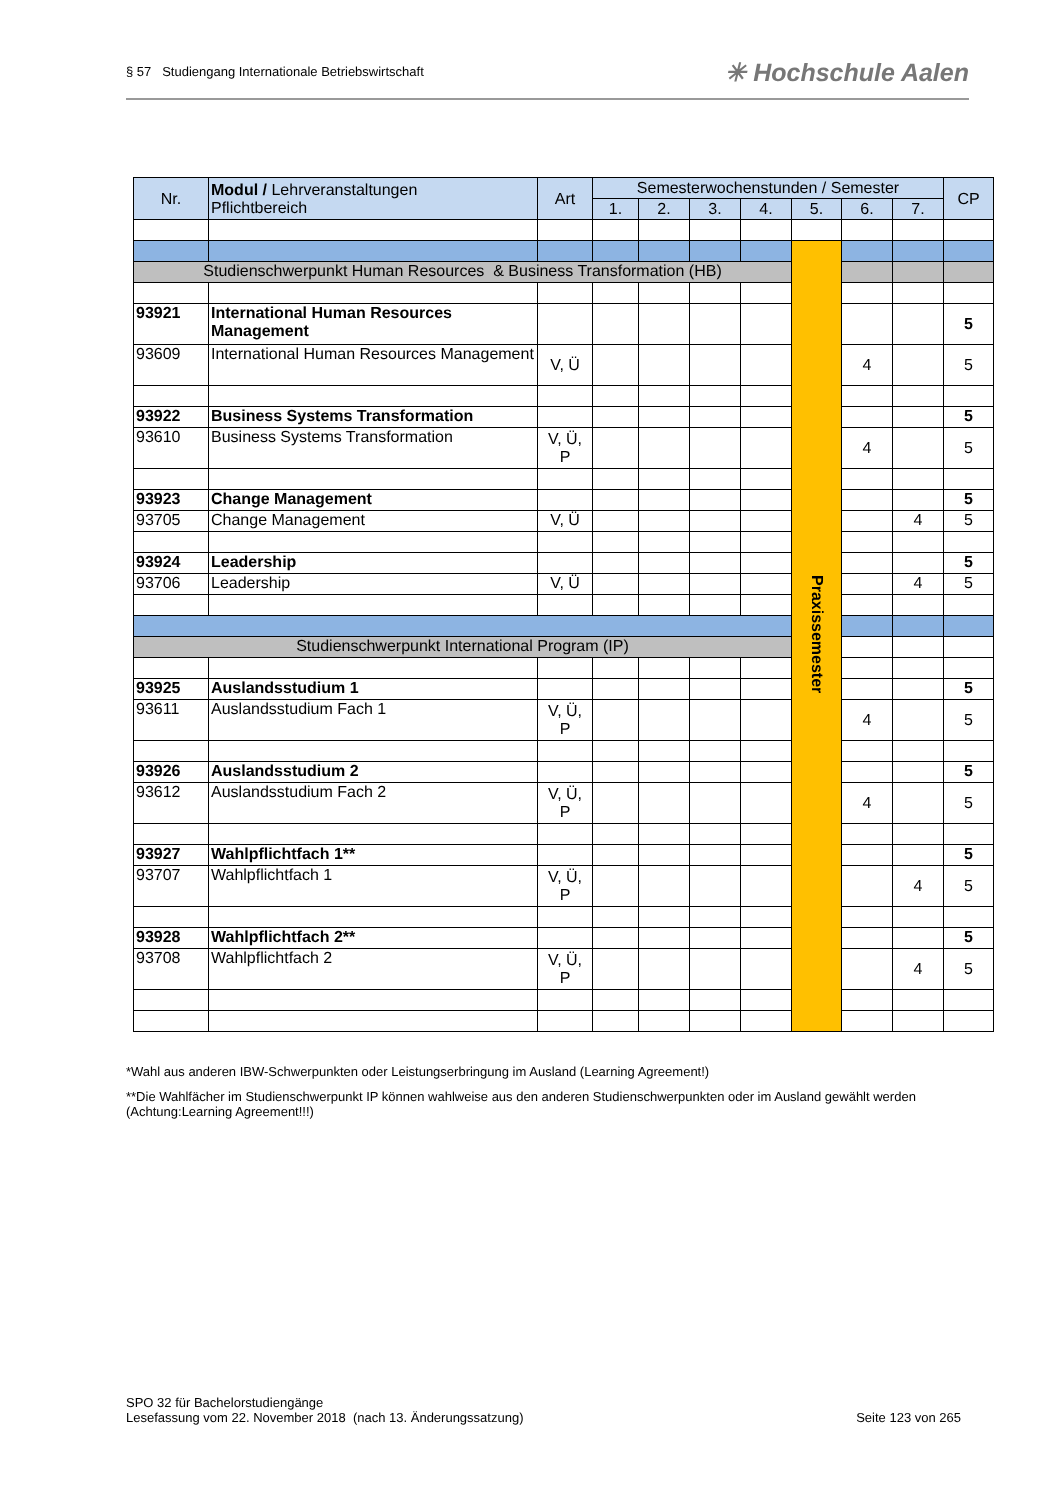§ 57 Studiengang Internationale Betriebswirtschaft
✳ Hochschule Aalen
| Nr. | Modul / Lehrveranstaltungen Pflichtbereich | Art | Semesterwochenstunden / Semester | | | | | | | CP |
| --- | --- | --- | --- | --- | --- | --- | --- | --- | --- | --- |
| | | | 1. | 2. | 3. | 4. | 5. | 6. | 7. | |
| | | | | | | | Praxissemester | | | |
| Studienschwerpunkt Human Resources & Business Transformation (HB) | | | | | | | | | | |
| 93921 | International Human Resources Management | | | | | | | | | 5 |
| 93609 | International Human Resources Management | V, Ü | | | | | | 4 | | 5 |
| 93922 | Business Systems Transformation | | | | | | | | | 5 |
| 93610 | Business Systems Transformation | V, Ü, P | | | | | | 4 | | 5 |
| 93923 | Change Management | | | | | | | | | 5 |
| 93705 | Change Management | V, Ü | | | | | | | 4 | 5 |
| 93924 | Leadership | | | | | | | | | 5 |
| 93706 | Leadership | V, Ü | | | | | | | 4 | 5 |
| Studienschwerpunkt International Program (IP) | | | | | | | | | | |
| 93925 | Auslandsstudium 1 | | | | | | | | | 5 |
| 93611 | Auslandsstudium Fach 1 | V, Ü, P | | | | | | 4 | | 5 |
| 93926 | Auslandsstudium 2 | | | | | | | | | 5 |
| 93612 | Auslandsstudium Fach 2 | V, Ü, P | | | | | | 4 | | 5 |
| 93927 | Wahlpflichtfach 1** | | | | | | | | | 5 |
| 93707 | Wahlpflichtfach 1 | V, Ü, P | | | | | | | 4 | 5 |
| 93928 | Wahlpflichtfach 2** | | | | | | | | | 5 |
| 93708 | Wahlpflichtfach 2 | V, Ü, P | | | | | | | 4 | 5 |
*Wahl aus anderen IBW-Schwerpunkten oder Leistungserbringung im Ausland (Learning Agreement!)
**Die Wahlfächer im Studienschwerpunkt IP können wahlweise aus den anderen Studienschwerpunkten oder im Ausland gewählt werden (Achtung:Learning Agreement!!!)
SPO 32 für Bachelorstudiengänge
Lesefassung vom 22. November 2018 (nach 13. Änderungssatzung)
Seite 123 von 265